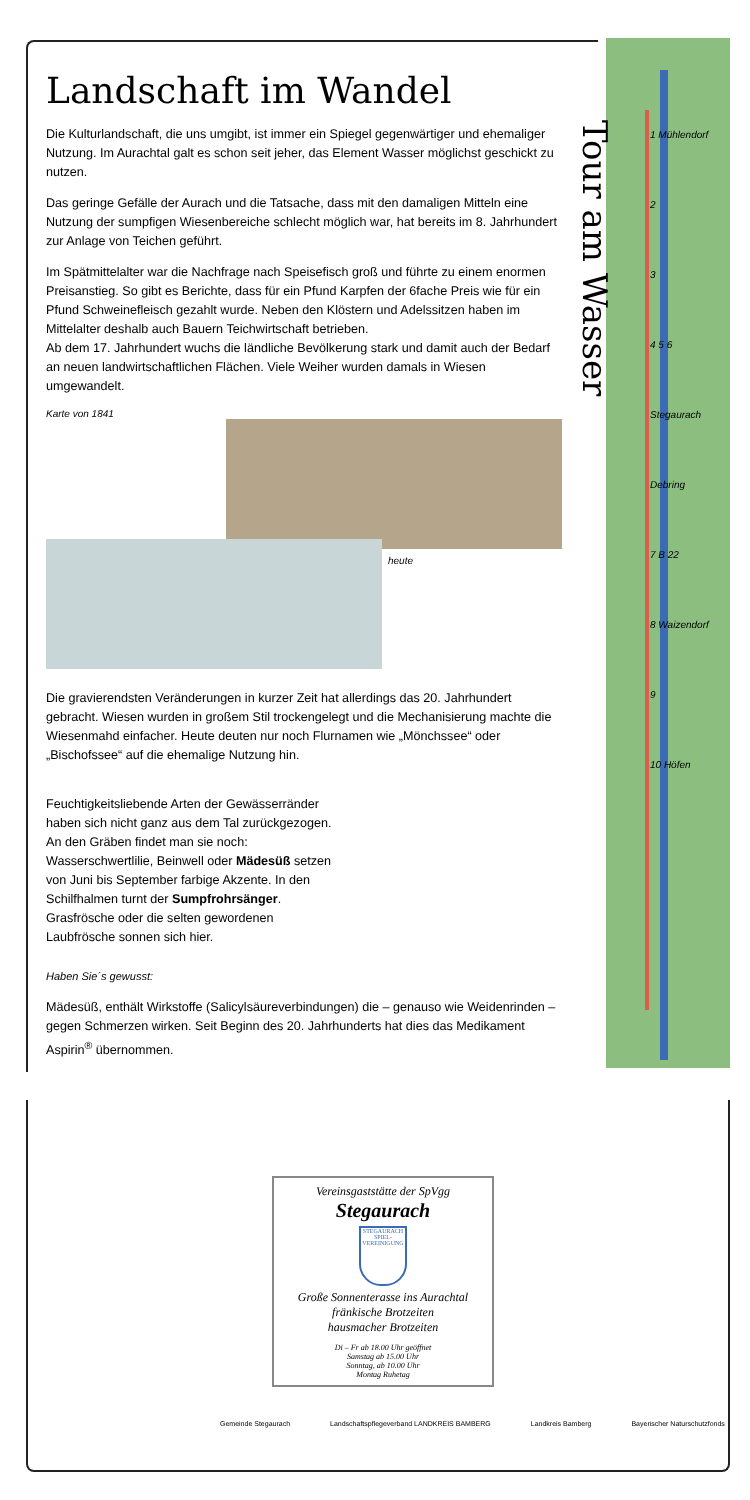Tour am Wasser
1 Mühlendorf
2
3
4 5 6
Stegaurach
Debring
7 B 22
8 Waizendorf
9
10 Höfen
Landschaft im Wandel
Die Kulturlandschaft, die uns umgibt, ist immer ein Spiegel gegenwärtiger und ehemaliger Nutzung. Im Aurachtal galt es schon seit jeher, das Element Wasser möglichst geschickt zu nutzen.
Das geringe Gefälle der Aurach und die Tatsache, dass mit den damaligen Mitteln eine Nutzung der sumpfigen Wiesenbereiche schlecht möglich war, hat bereits im 8. Jahrhundert zur Anlage von Teichen geführt.
Im Spätmittelalter war die Nachfrage nach Speisefisch groß und führte zu einem enormen Preisanstieg. So gibt es Berichte, dass für ein Pfund Karpfen der 6fache Preis wie für ein Pfund Schweinefleisch gezahlt wurde. Neben den Klöstern und Adelssitzen haben im Mittelalter deshalb auch Bauern Teichwirtschaft betrieben.
Ab dem 17. Jahrhundert wuchs die ländliche Bevölkerung stark und damit auch der Bedarf an neuen landwirtschaftlichen Flächen. Viele Weiher wurden damals in Wiesen umgewandelt.
Karte von 1841
heute
Die gravierendsten Veränderungen in kurzer Zeit hat allerdings das 20. Jahrhundert gebracht. Wiesen wurden in großem Stil trockengelegt und die Mechanisierung machte die Wiesenmahd einfacher. Heute deuten nur noch Flurnamen wie „Mönchssee“ oder „Bischofssee“ auf die ehemalige Nutzung hin.
Feuchtigkeitsliebende Arten der Gewässerränder haben sich nicht ganz aus dem Tal zurückgezogen. An den Gräben findet man sie noch: Wasserschwertlilie, Beinwell oder Mädesüß setzen von Juni bis September farbige Akzente. In den Schilfhalmen turnt der Sumpfrohrsänger. Grasfrösche oder die selten gewordenen Laubfrösche sonnen sich hier.
Haben Sie´s gewusst:
Mädesüß, enthält Wirkstoffe (Salicylsäureverbindungen) die – genauso wie Weidenrinden – gegen Schmerzen wirken. Seit Beginn des 20. Jahrhunderts hat dies das Medikament Aspirin<sup>®</sup> übernommen.
Vereinsgaststätte der SpVgg
Stegaurach
STEGAURACH SPIEL-VEREINIGUNG
Große Sonnenterasse ins Aurachtal
fränkische Brotzeiten
hausmacher Brotzeiten
Di – Fr ab 18.00 Uhr geöffnet
Samstag ab 15.00 Uhr
Sonntag, ab 10.00 Uhr
Montag Ruhetag
Gemeinde Stegaurach Landschaftspflegeverband LANDKREIS BAMBERG Landkreis Bamberg Bayerischer Naturschutzfonds